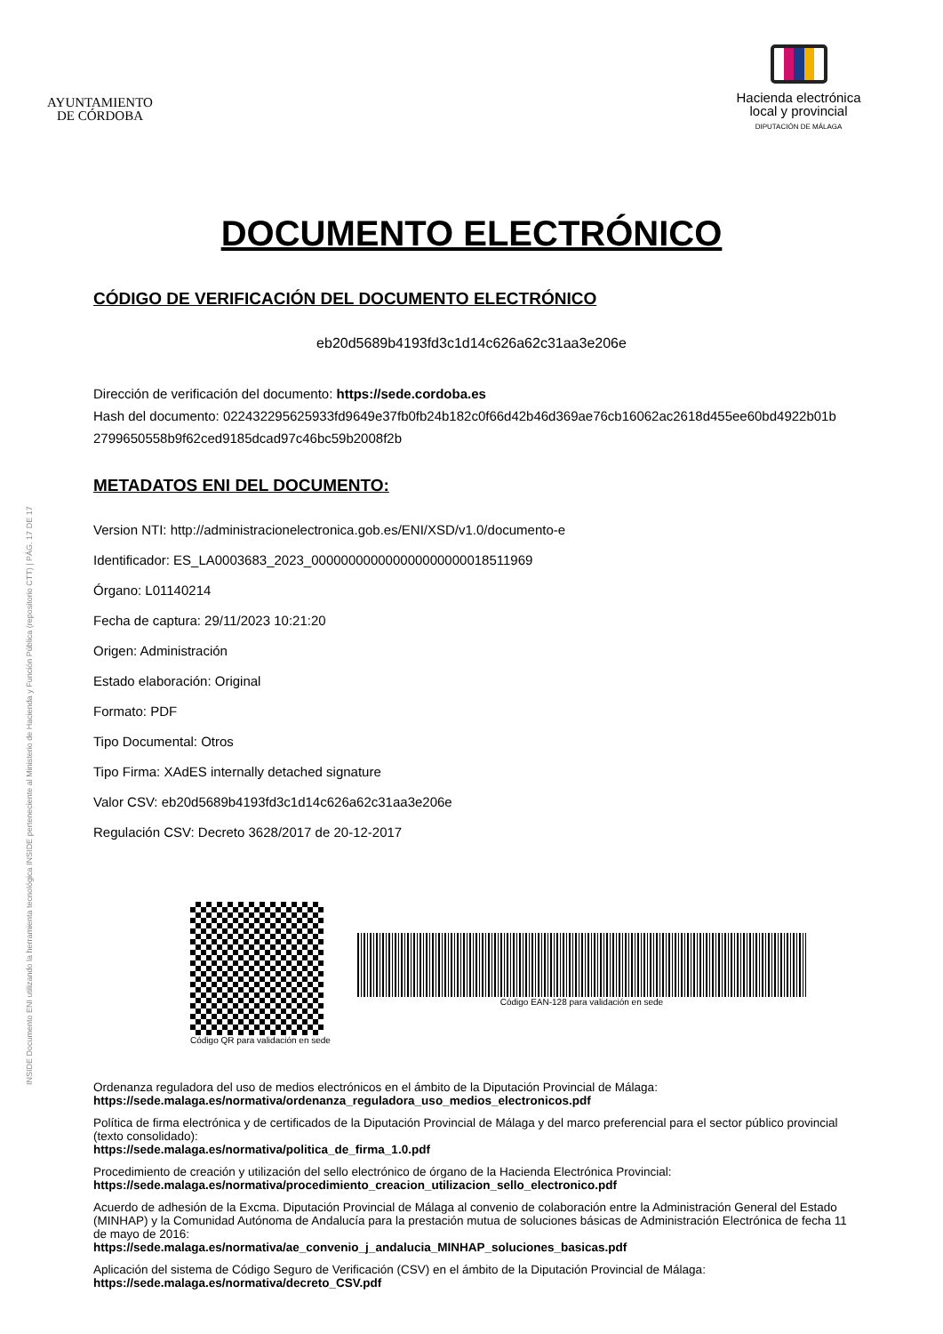INSIDE Documento ENI utilizando la herramienta tecnológica INSIDE perteneciente al Ministerio de Hacienda y Función Pública (repositorio CTT) | PÁG. 17 DE 17
AYUNTAMIENTO
DE CÓRDOBA
Hacienda electrónica
local y provincial
DIPUTACIÓN DE MÁLAGA
DOCUMENTO ELECTRÓNICO
CÓDIGO DE VERIFICACIÓN DEL DOCUMENTO ELECTRÓNICO
eb20d5689b4193fd3c1d14c626a62c31aa3e206e
Dirección de verificación del documento: https://sede.cordoba.es
Hash del documento: 022432295625933fd9649e37fb0fb24b182c0f66d42b46d369ae76cb16062ac2618d455ee60bd4922b01b
2799650558b9f62ced9185dcad97c46bc59b2008f2b
METADATOS ENI DEL DOCUMENTO:
Version NTI: http://administracionelectronica.gob.es/ENI/XSD/v1.0/documento-e
Identificador: ES_LA0003683_2023_000000000000000000000018511969
Órgano: L01140214
Fecha de captura: 29/11/2023 10:21:20
Origen: Administración
Estado elaboración: Original
Formato: PDF
Tipo Documental: Otros
Tipo Firma: XAdES internally detached signature
Valor CSV: eb20d5689b4193fd3c1d14c626a62c31aa3e206e
Regulación CSV: Decreto 3628/2017 de 20-12-2017
Código QR para validación en sede
Código EAN-128 para validación en sede
Ordenanza reguladora del uso de medios electrónicos en el ámbito de la Diputación Provincial de Málaga:
https://sede.malaga.es/normativa/ordenanza_reguladora_uso_medios_electronicos.pdf
Política de firma electrónica y de certificados de la Diputación Provincial de Málaga y del marco preferencial para el sector público provincial (texto consolidado):
https://sede.malaga.es/normativa/politica_de_firma_1.0.pdf
Procedimiento de creación y utilización del sello electrónico de órgano de la Hacienda Electrónica Provincial:
https://sede.malaga.es/normativa/procedimiento_creacion_utilizacion_sello_electronico.pdf
Acuerdo de adhesión de la Excma. Diputación Provincial de Málaga al convenio de colaboración entre la Administración General del Estado (MINHAP) y la Comunidad Autónoma de Andalucía para la prestación mutua de soluciones básicas de Administración Electrónica de fecha 11 de mayo de 2016:
https://sede.malaga.es/normativa/ae_convenio_j_andalucia_MINHAP_soluciones_basicas.pdf
Aplicación del sistema de Código Seguro de Verificación (CSV) en el ámbito de la Diputación Provincial de Málaga:
https://sede.malaga.es/normativa/decreto_CSV.pdf